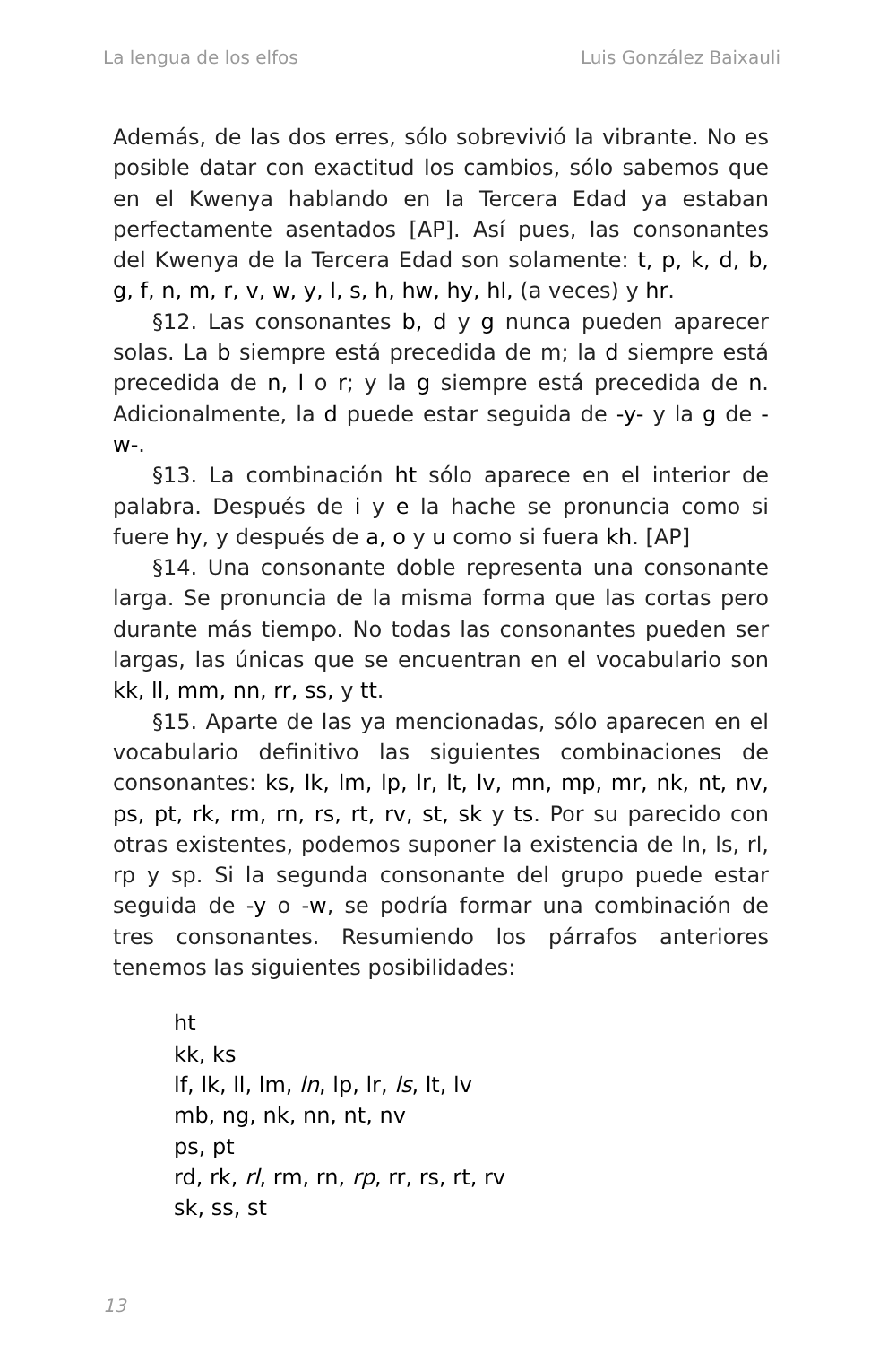La lengua de los elfos Luis González Baixauli
Además, de las dos erres, sólo sobrevivió la vibrante. No es posible datar con exactitud los cambios, sólo sabemos que en el Kwenya hablando en la Tercera Edad ya estaban perfectamente asentados [AP]. Así pues, las consonantes del Kwenya de la Tercera Edad son solamente: t, p, k, d, b, g, f, n, m, r, v, w, y, l, s, h, hw, hy, hl, (a veces) y hr.
§12. Las consonantes b, d y g nunca pueden aparecer solas. La b siempre está precedida de m; la d siempre está precedida de n, l o r; y la g siempre está precedida de n. Adicionalmente, la d puede estar seguida de -y- y la g de -w-.
§13. La combinación ht sólo aparece en el interior de palabra. Después de i y e la hache se pronuncia como si fuere hy, y después de a, o y u como si fuera kh. [AP]
§14. Una consonante doble representa una consonante larga. Se pronuncia de la misma forma que las cortas pero durante más tiempo. No todas las consonantes pueden ser largas, las únicas que se encuentran en el vocabulario son kk, ll, mm, nn, rr, ss, y tt.
§15. Aparte de las ya mencionadas, sólo aparecen en el vocabulario definitivo las siguientes combinaciones de consonantes: ks, lk, lm, lp, lr, lt, lv, mn, mp, mr, nk, nt, nv, ps, pt, rk, rm, rn, rs, rt, rv, st, sk y ts. Por su parecido con otras existentes, podemos suponer la existencia de ln, ls, rl, rp y sp. Si la segunda consonante del grupo puede estar seguida de -y o -w, se podría formar una combinación de tres consonantes. Resumiendo los párrafos anteriores tenemos las siguientes posibilidades:
ht
kk, ks
lf, lk, ll, lm, ln, lp, lr, ls, lt, lv
mb, ng, nk, nn, nt, nv
ps, pt
rd, rk, rl, rm, rn, rp, rr, rs, rt, rv
sk, ss, st
13